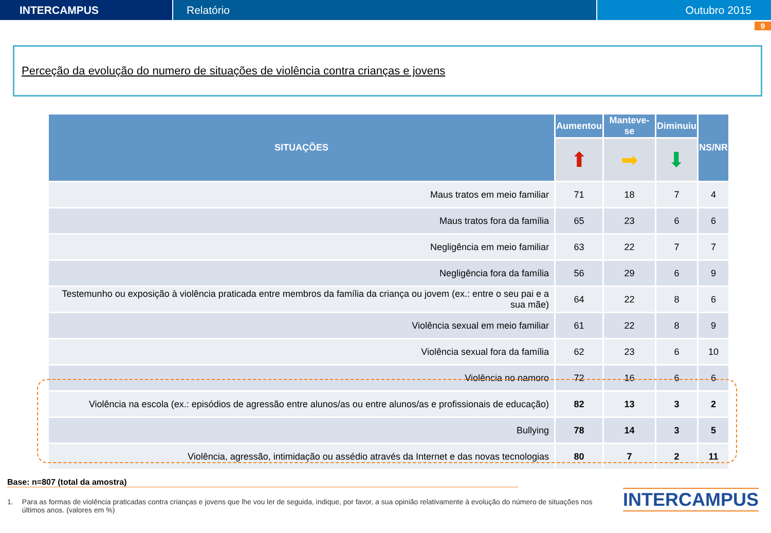INTERCAMPUS Relatório Outubro 2015
9
Perceção da evolução do numero de situações de violência contra crianças e jovens
| SITUAÇÕES | Aumentou | Manteve-se | Diminuiu | NS/NR |
| --- | --- | --- | --- | --- |
| | ⬆ | ➡ | ⬇ | |
| Maus tratos em meio familiar | 71 | 18 | 7 | 4 |
| Maus tratos fora da família | 65 | 23 | 6 | 6 |
| Negligência em meio familiar | 63 | 22 | 7 | 7 |
| Negligência fora da família | 56 | 29 | 6 | 9 |
| Testemunho ou exposição à violência praticada entre membros da família da criança ou jovem (ex.: entre o seu pai e a sua mãe) | 64 | 22 | 8 | 6 |
| Violência sexual em meio familiar | 61 | 22 | 8 | 9 |
| Violência sexual fora da família | 62 | 23 | 6 | 10 |
| Violência no namoro | 72 | 16 | 6 | 6 |
| Violência na escola (ex.: episódios de agressão entre alunos/as ou entre alunos/as e profissionais de educação) | 82 | 13 | 3 | 2 |
| Bullying | 78 | 14 | 3 | 5 |
| Violência, agressão, intimidação ou assédio através da Internet e das novas tecnologias | 80 | 7 | 2 | 11 |
Base: n=807 (total da amostra)
1. Para as formas de violência praticadas contra crianças e jovens que lhe vou ler de seguida, indique, por favor, a sua opinião relativamente à evolução do número de situações nos últimos anos. (valores em %)
INTERCAMPUS